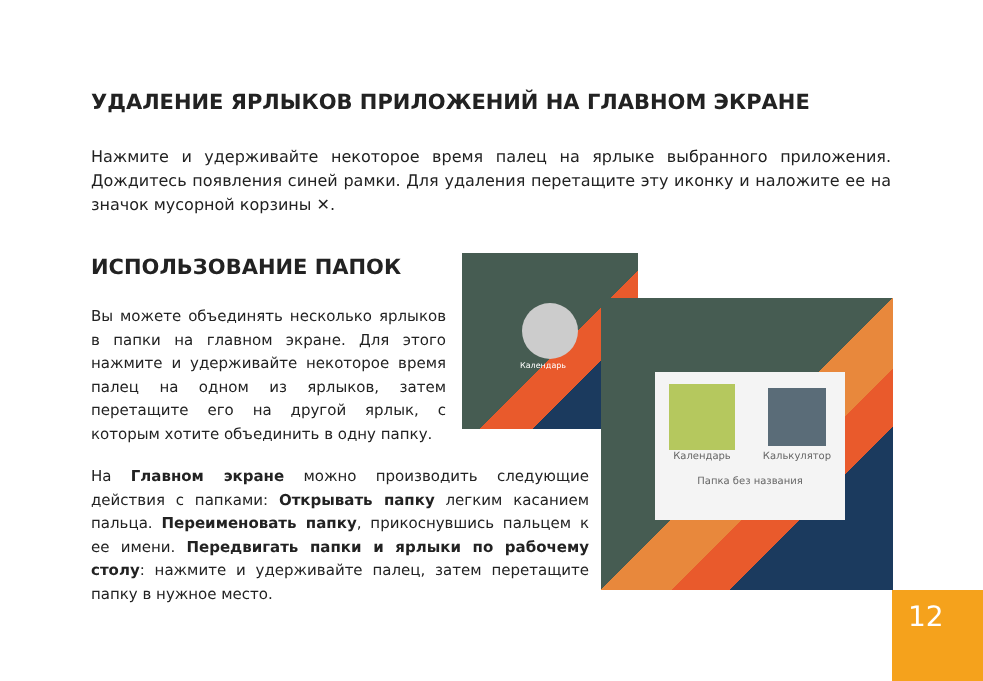УДАЛЕНИЕ ЯРЛЫКОВ ПРИЛОЖЕНИЙ НА ГЛАВНОМ ЭКРАНЕ
Нажмите и удерживайте некоторое время палец на ярлыке выбранного приложения. Дождитесь появления синей рамки. Для удаления перетащите эту иконку и наложите ее на значок мусорной корзины ✕.
ИСПОЛЬЗОВАНИЕ ПАПОК
Вы можете объединять несколько ярлыков в папки на главном экране. Для этого нажмите и удерживайте некоторое время палец на одном из ярлыков, затем перетащите его на другой ярлык, с которым хотите объединить в одну папку.
Календарь
Календарь Калькулятор
Папка без названия
На Главном экране можно производить следующие действия с папками: Открывать папку легким касанием пальца. Переименовать папку, прикоснувшись пальцем к ее имени. Передвигать папки и ярлыки по рабочему столу: нажмите и удерживайте палец, затем перетащите папку в нужное место.
12